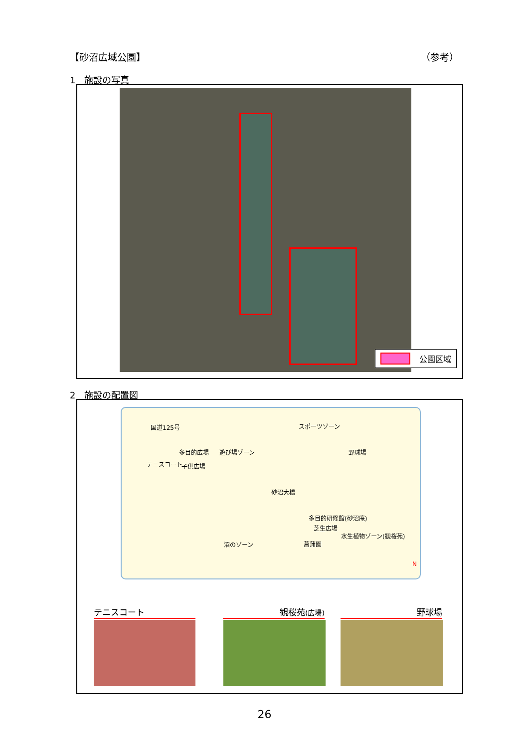【砂沼広域公園】 （参考）
1　施設の写真
公園区域
2　施設の配置図
スポーツゾーン
遊び場ゾーン 多目的広場
テニスコート 子供広場
野球場
砂沼大橋
多目的研修館(砂沼庵)
芝生広場
水生植物ゾーン(観桜苑)
菖蒲園 沼のゾーン
国道125号
N
テニスコート 観桜苑(広場) 野球場
26